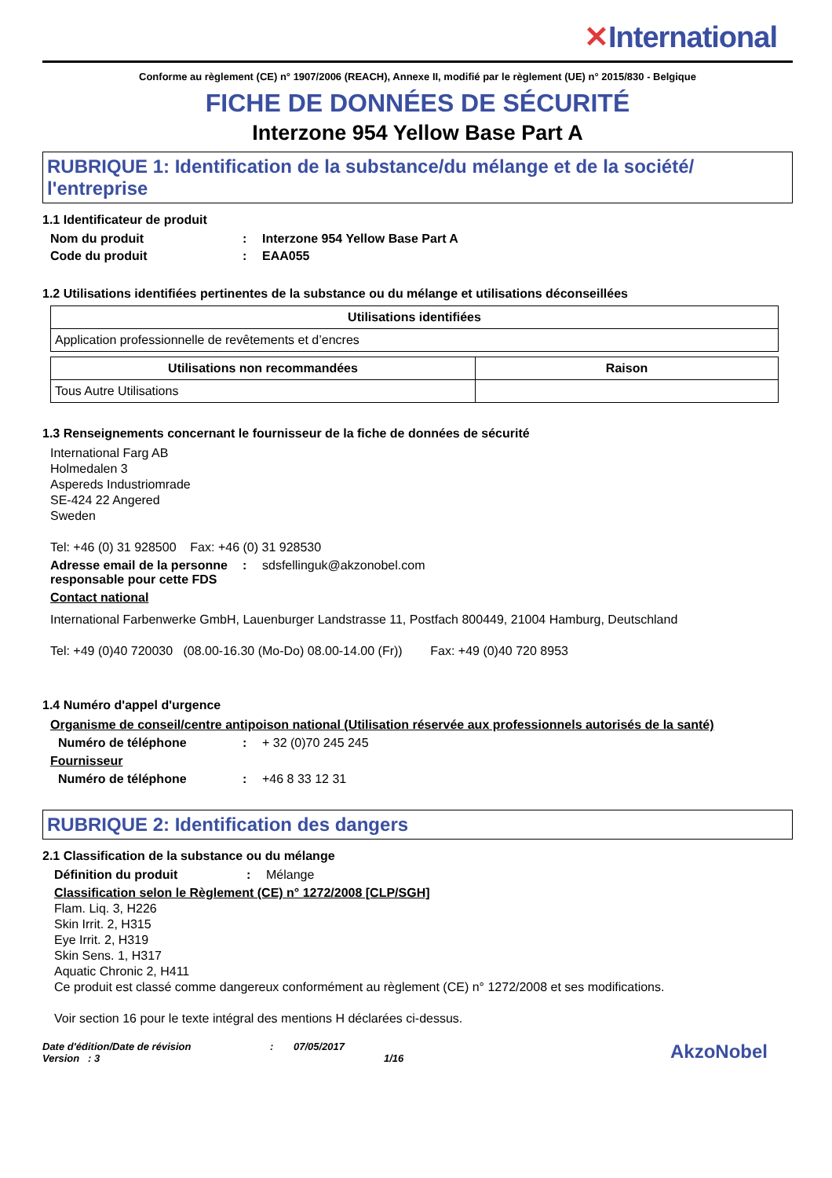✕International
Conforme au règlement (CE) n° 1907/2006 (REACH), Annexe II, modifié par le règlement (UE) n° 2015/830 - Belgique
FICHE DE DONNÉES DE SÉCURITÉ
Interzone 954 Yellow Base Part A
RUBRIQUE 1: Identification de la substance/du mélange et de la société/ l'entreprise
1.1 Identificateur de produit
Nom du produit : Interzone 954 Yellow Base Part A
Code du produit : EAA055
1.2 Utilisations identifiées pertinentes de la substance ou du mélange et utilisations déconseillées
| Utilisations identifiées |
| --- |
| Application professionnelle de revêtements et d’encres |
| Utilisations non recommandées | Raison |
| --- | --- |
| Tous Autre Utilisations | |
1.3 Renseignements concernant le fournisseur de la fiche de données de sécurité
International Farg AB
Holmedalen 3
Aspereds Industriomrade
SE-424 22 Angered
Sweden
Tel: +46 (0) 31 928500 Fax: +46 (0) 31 928530
Adresse email de la personne responsable pour cette FDS
: sdsfellinguk@akzonobel.com
Contact national
International Farbenwerke GmbH, Lauenburger Landstrasse 11, Postfach 800449, 21004 Hamburg, Deutschland
Tel: +49 (0)40 720030 (08.00-16.30 (Mo-Do) 08.00-14.00 (Fr)) Fax: +49 (0)40 720 8953
1.4 Numéro d'appel d'urgence
Organisme de conseil/centre antipoison national (Utilisation réservée aux professionnels autorisés de la santé)
Numéro de téléphone : + 32 (0)70 245 245
Fournisseur
Numéro de téléphone : +46 8 33 12 31
RUBRIQUE 2: Identification des dangers
2.1 Classification de la substance ou du mélange
Définition du produit : Mélange
Classification selon le Règlement (CE) n° 1272/2008 [CLP/SGH]
Flam. Liq. 3, H226
Skin Irrit. 2, H315
Eye Irrit. 2, H319
Skin Sens. 1, H317
Aquatic Chronic 2, H411
Ce produit est classé comme dangereux conformément au règlement (CE) n° 1272/2008 et ses modifications.
Voir section 16 pour le texte intégral des mentions H déclarées ci-dessus.
Date d'édition/Date de révision
Version : 3
: 07/05/2017
1/16
AkzoNobel